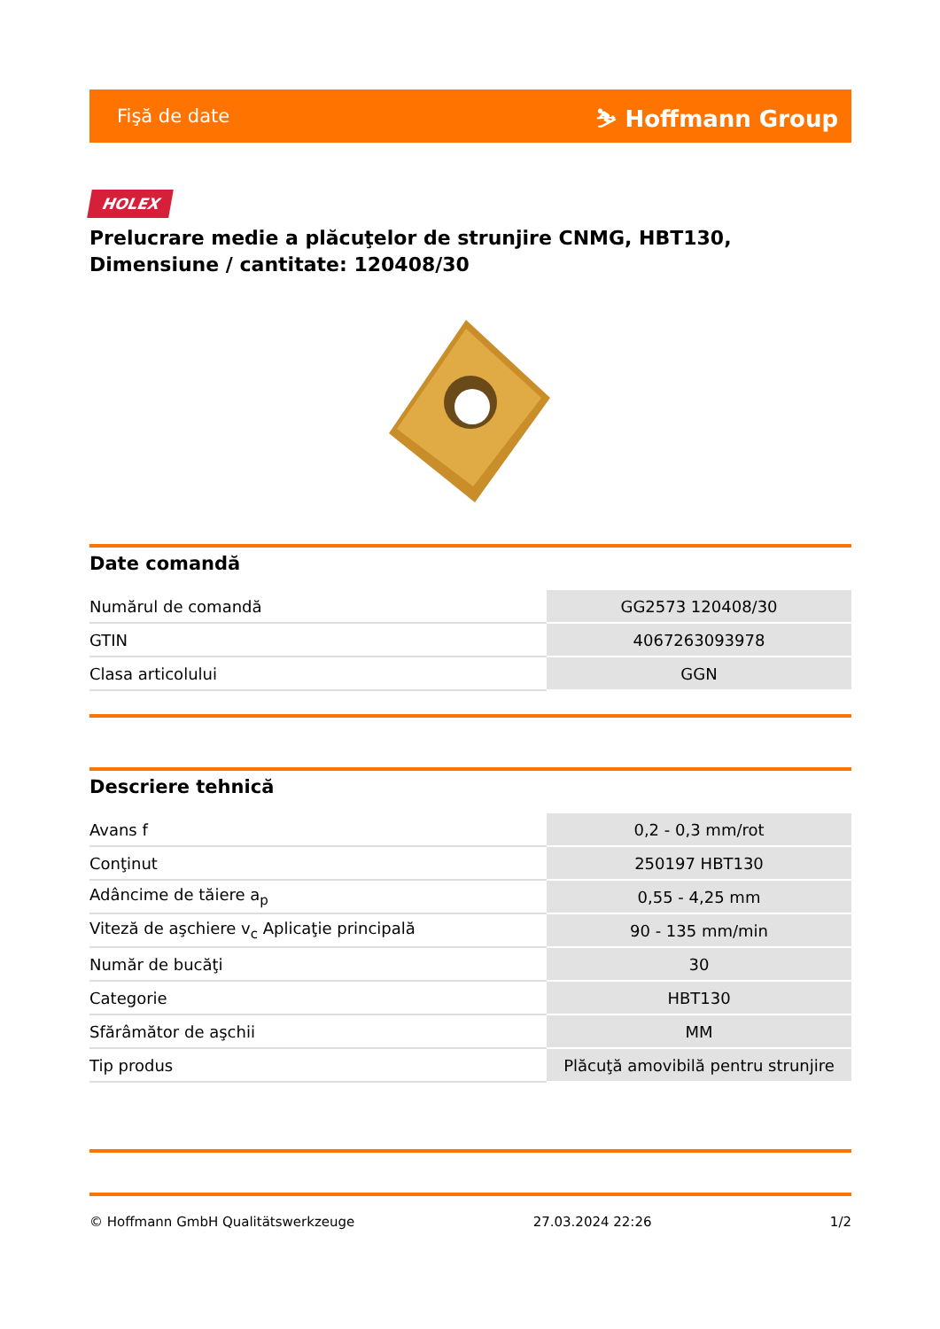Fişă de date ⛷ Hoffmann Group
HOLEX
Prelucrare medie a plăcuţelor de strunjire CNMG, HBT130, Dimensiune / cantitate: 120408/30
Date comandă
| Numărul de comandă | GG2573 120408/30 |
| GTIN | 4067263093978 |
| Clasa articolului | GGN |
Descriere tehnică
| Avans f | 0,2 - 0,3 mm/rot |
| Conţinut | 250197 HBT130 |
| Adâncime de tăiere a<sub>p</sub> | 0,55 - 4,25 mm |
| Viteză de aşchiere v<sub>c</sub> Aplicaţie principală | 90 - 135 mm/min |
| Număr de bucăţi | 30 |
| Categorie | HBT130 |
| Sfărâmător de aşchii | MM |
| Tip produs | Plăcuţă amovibilă pentru strunjire |
© Hoffmann GmbH Qualitätswerkzeuge 27.03.2024 22:26 1/2